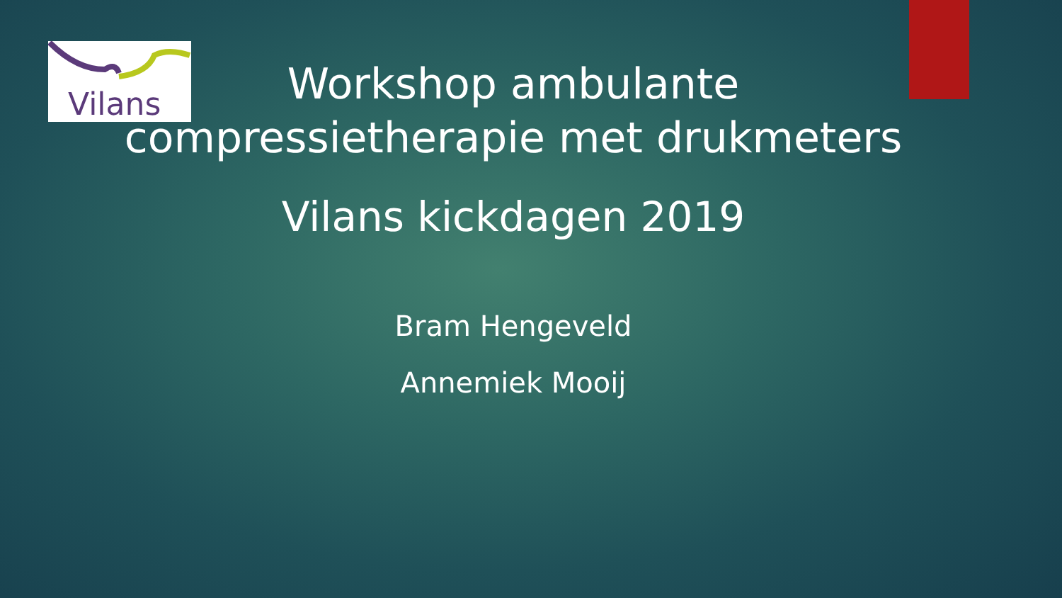Vilans
Workshop ambulante
compressietherapie met drukmeters
Vilans kickdagen 2019
Bram Hengeveld
Annemiek Mooij